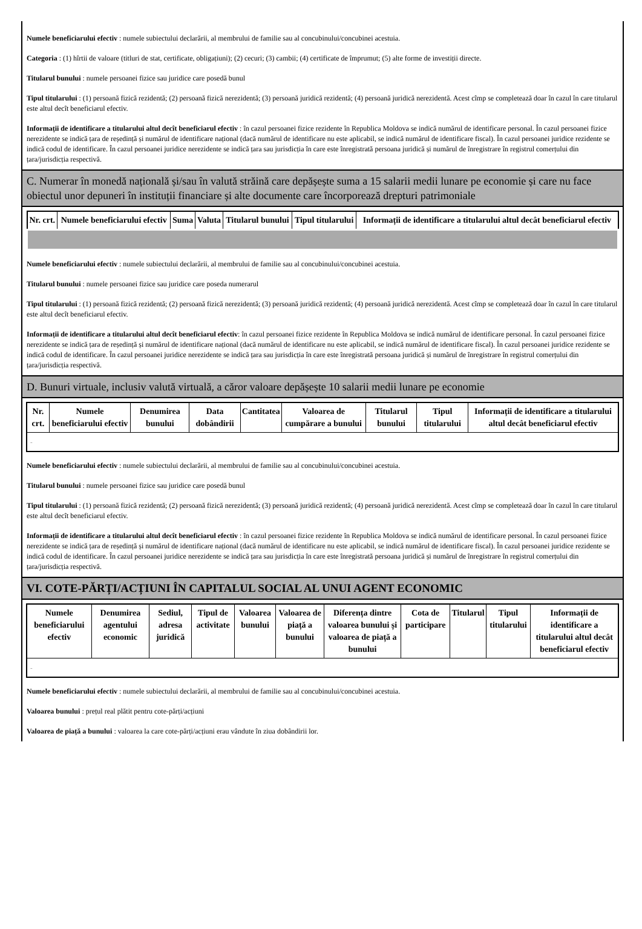Numele beneficiarului efectiv : numele subiectului declarării, al membrului de familie sau al concubinului/concubinei acestuia.
Categoria : (1) hîrtii de valoare (titluri de stat, certificate, obligațiuni); (2) cecuri; (3) cambii; (4) certificate de împrumut; (5) alte forme de investiții directe.
Titularul bunului : numele persoanei fizice sau juridice care posedă bunul
Tipul titularului : (1) persoană fizică rezidentă; (2) persoană fizică nerezidentă; (3) persoană juridică rezidentă; (4) persoană juridică nerezidentă. Acest cîmp se completează doar în cazul în care titularul este altul decît beneficiarul efectiv.
Informații de identificare a titularului altul decît beneficiarul efectiv : în cazul persoanei fizice rezidente în Republica Moldova se indică numărul de identificare personal. În cazul persoanei fizice nerezidente se indică țara de reședință și numărul de identificare național (dacă numărul de identificare nu este aplicabil, se indică numărul de identificare fiscal). În cazul persoanei juridice rezidente se indică codul de identificare. În cazul persoanei juridice nerezidente se indică țara sau jurisdicția în care este înregistrată persoana juridică și numărul de înregistrare în registrul comerțului din țara/jurisdicția respectivă.
C. Numerar în monedă națională și/sau în valută străină care depășește suma a 15 salarii medii lunare pe economie și care nu face obiectul unor depuneri în instituții financiare și alte documente care încorporează drepturi patrimoniale
| Nr. crt. | Numele beneficiarului efectiv | Suma | Valuta | Titularul bunului | Tipul titularului | Informații de identificare a titularului altul decât beneficiarul efectiv |
| --- | --- | --- | --- | --- | --- | --- |
Numele beneficiarului efectiv : numele subiectului declarării, al membrului de familie sau al concubinului/concubinei acestuia.
Titularul bunului : numele persoanei fizice sau juridice care poseda numerarul
Tipul titularului : (1) persoană fizică rezidentă; (2) persoană fizică nerezidentă; (3) persoană juridică rezidentă; (4) persoană juridică nerezidentă. Acest cîmp se completează doar în cazul în care titularul este altul decît beneficiarul efectiv.
Informații de identificare a titularului altul decît beneficiarul efectiv: în cazul persoanei fizice rezidente în Republica Moldova se indică numărul de identificare personal. În cazul persoanei fizice nerezidente se indică țara de reședință și numărul de identificare național (dacă numărul de identificare nu este aplicabil, se indică numărul de identificare fiscal). În cazul persoanei juridice rezidente se indică codul de identificare. În cazul persoanei juridice nerezidente se indică țara sau jurisdicția în care este înregistrată persoana juridică și numărul de înregistrare în registrul comerțului din țara/jurisdicția respectivă.
D. Bunuri virtuale, inclusiv valută virtuală, a căror valoare depășește 10 salarii medii lunare pe economie
| Nr. crt. | Numele beneficiarului efectiv | Denumirea bunului | Data dobândirii | Cantitatea | Valoarea de cumpărare a bunului | Titularul bunului | Tipul titularului | Informații de identificare a titularului altul decât beneficiarul efectiv |
| --- | --- | --- | --- | --- | --- | --- | --- | --- |
| - | | | | | | | | |
Numele beneficiarului efectiv : numele subiectului declarării, al membrului de familie sau al concubinului/concubinei acestuia.
Titularul bunului : numele persoanei fizice sau juridice care posedă bunul
Tipul titularului : (1) persoană fizică rezidentă; (2) persoană fizică nerezidentă; (3) persoană juridică rezidentă; (4) persoană juridică nerezidentă. Acest cîmp se completează doar în cazul în care titularul este altul decît beneficiarul efectiv.
Informații de identificare a titularului altul decît beneficiarul efectiv : în cazul persoanei fizice rezidente în Republica Moldova se indică numărul de identificare personal. În cazul persoanei fizice nerezidente se indică țara de reședință și numărul de identificare național (dacă numărul de identificare nu este aplicabil, se indică numărul de identificare fiscal). În cazul persoanei juridice rezidente se indică codul de identificare. În cazul persoanei juridice nerezidente se indică țara sau jurisdicția în care este înregistrată persoana juridică și numărul de înregistrare în registrul comerțului din țara/jurisdicția respectivă.
VI. COTE-PĂRȚI/ACȚIUNI ÎN CAPITALUL SOCIAL AL UNUI AGENT ECONOMIC
| Numele beneficiarului efectiv | Denumirea agentului economic | Sediul, adresa juridică | Tipul de activitate | Valoarea bunului | Valoarea de piață a bunului | Diferența dintre valoarea bunului și valoarea de piață a bunului | Cota de participare | Titularul | Tipul titularului | Informații de identificare a titularului altul decât beneficiarul efectiv |
| --- | --- | --- | --- | --- | --- | --- | --- | --- | --- | --- |
| - | | | | | | | | | | |
Numele beneficiarului efectiv : numele subiectului declarării, al membrului de familie sau al concubinului/concubinei acestuia.
Valoarea bunului : prețul real plătit pentru cote-părți/acțiuni
Valoarea de piață a bunului : valoarea la care cote-părți/acțiuni erau vândute în ziua dobândirii lor.